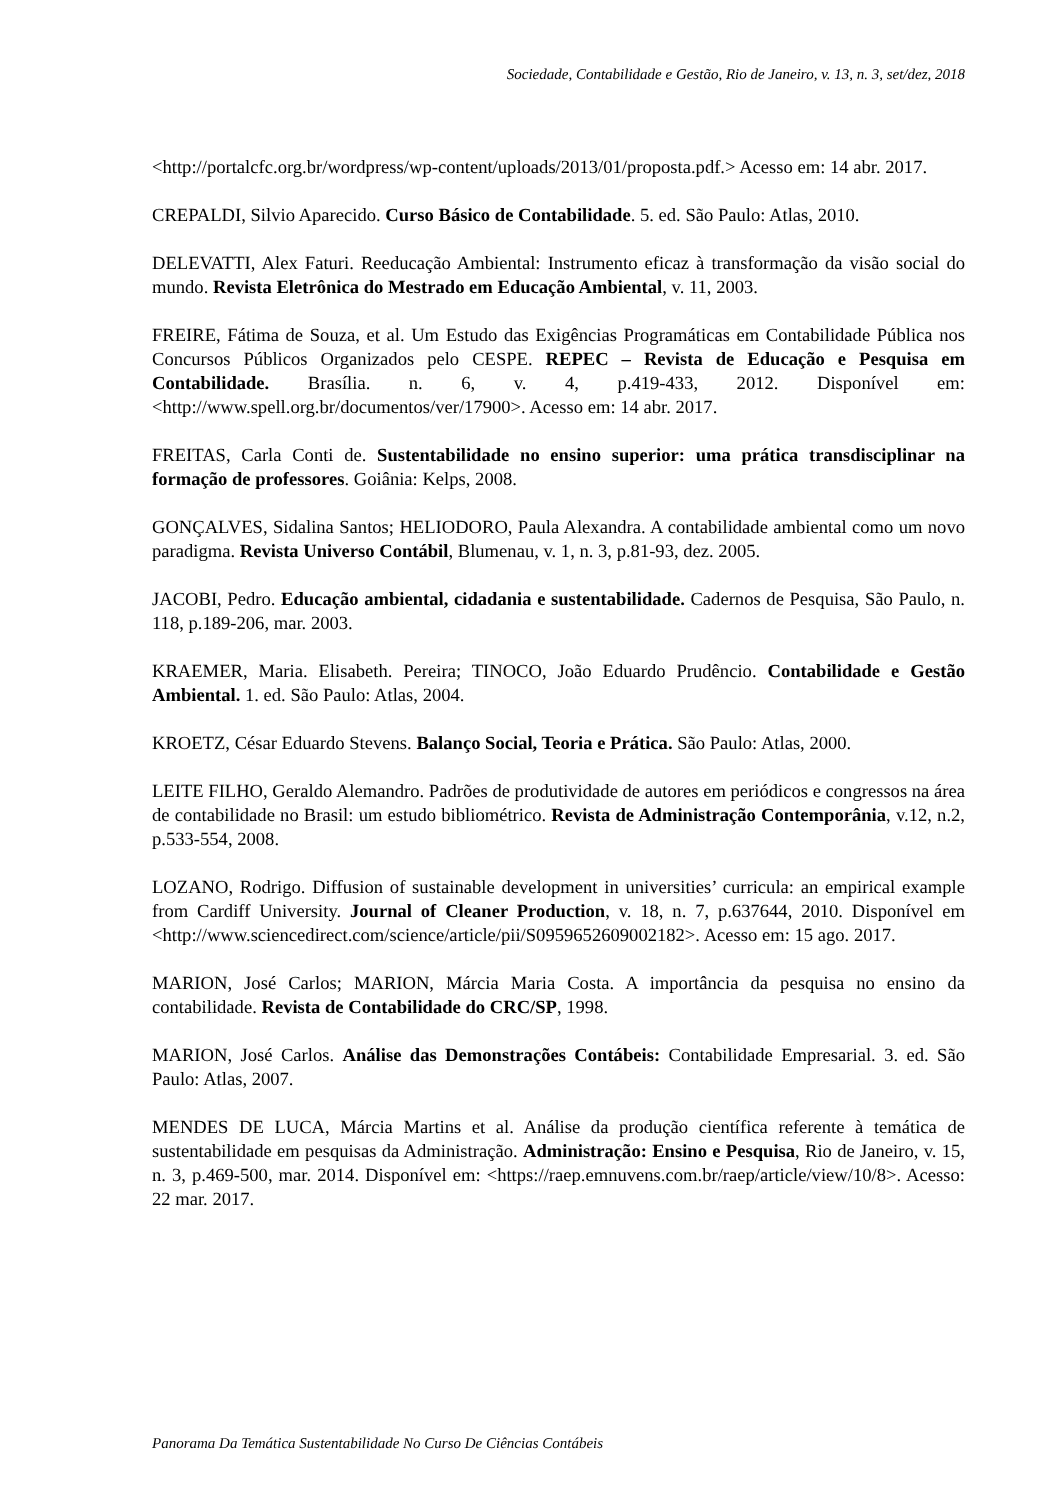Sociedade, Contabilidade e Gestão, Rio de Janeiro, v. 13, n. 3, set/dez, 2018
<http://portalcfc.org.br/wordpress/wp-content/uploads/2013/01/proposta.pdf.> Acesso em: 14 abr. 2017.
CREPALDI, Silvio Aparecido. Curso Básico de Contabilidade. 5. ed. São Paulo: Atlas, 2010.
DELEVATTI, Alex Faturi. Reeducação Ambiental: Instrumento eficaz à transformação da visão social do mundo. Revista Eletrônica do Mestrado em Educação Ambiental, v. 11, 2003.
FREIRE, Fátima de Souza, et al. Um Estudo das Exigências Programáticas em Contabilidade Pública nos Concursos Públicos Organizados pelo CESPE. REPEC – Revista de Educação e Pesquisa em Contabilidade. Brasília. n. 6, v. 4, p.419-433, 2012. Disponível em: <http://www.spell.org.br/documentos/ver/17900>. Acesso em: 14 abr. 2017.
FREITAS, Carla Conti de. Sustentabilidade no ensino superior: uma prática transdisciplinar na formação de professores. Goiânia: Kelps, 2008.
GONÇALVES, Sidalina Santos; HELIODORO, Paula Alexandra. A contabilidade ambiental como um novo paradigma. Revista Universo Contábil, Blumenau, v. 1, n. 3, p.81-93, dez. 2005.
JACOBI, Pedro. Educação ambiental, cidadania e sustentabilidade. Cadernos de Pesquisa, São Paulo, n. 118, p.189-206, mar. 2003.
KRAEMER, Maria. Elisabeth. Pereira; TINOCO, João Eduardo Prudêncio. Contabilidade e Gestão Ambiental. 1. ed. São Paulo: Atlas, 2004.
KROETZ, César Eduardo Stevens. Balanço Social, Teoria e Prática. São Paulo: Atlas, 2000.
LEITE FILHO, Geraldo Alemandro. Padrões de produtividade de autores em periódicos e congressos na área de contabilidade no Brasil: um estudo bibliométrico. Revista de Administração Contemporânia, v.12, n.2, p.533-554, 2008.
LOZANO, Rodrigo. Diffusion of sustainable development in universities’ curricula: an empirical example from Cardiff University. Journal of Cleaner Production, v. 18, n. 7, p.637644, 2010. Disponível em <http://www.sciencedirect.com/science/article/pii/S0959652609002182>. Acesso em: 15 ago. 2017.
MARION, José Carlos; MARION, Márcia Maria Costa. A importância da pesquisa no ensino da contabilidade. Revista de Contabilidade do CRC/SP, 1998.
MARION, José Carlos. Análise das Demonstrações Contábeis: Contabilidade Empresarial. 3. ed. São Paulo: Atlas, 2007.
MENDES DE LUCA, Márcia Martins et al. Análise da produção científica referente à temática de sustentabilidade em pesquisas da Administração. Administração: Ensino e Pesquisa, Rio de Janeiro, v. 15, n. 3, p.469-500, mar. 2014. Disponível em: <https://raep.emnuvens.com.br/raep/article/view/10/8>. Acesso: 22 mar. 2017.
Panorama Da Temática Sustentabilidade No Curso De Ciências Contábeis